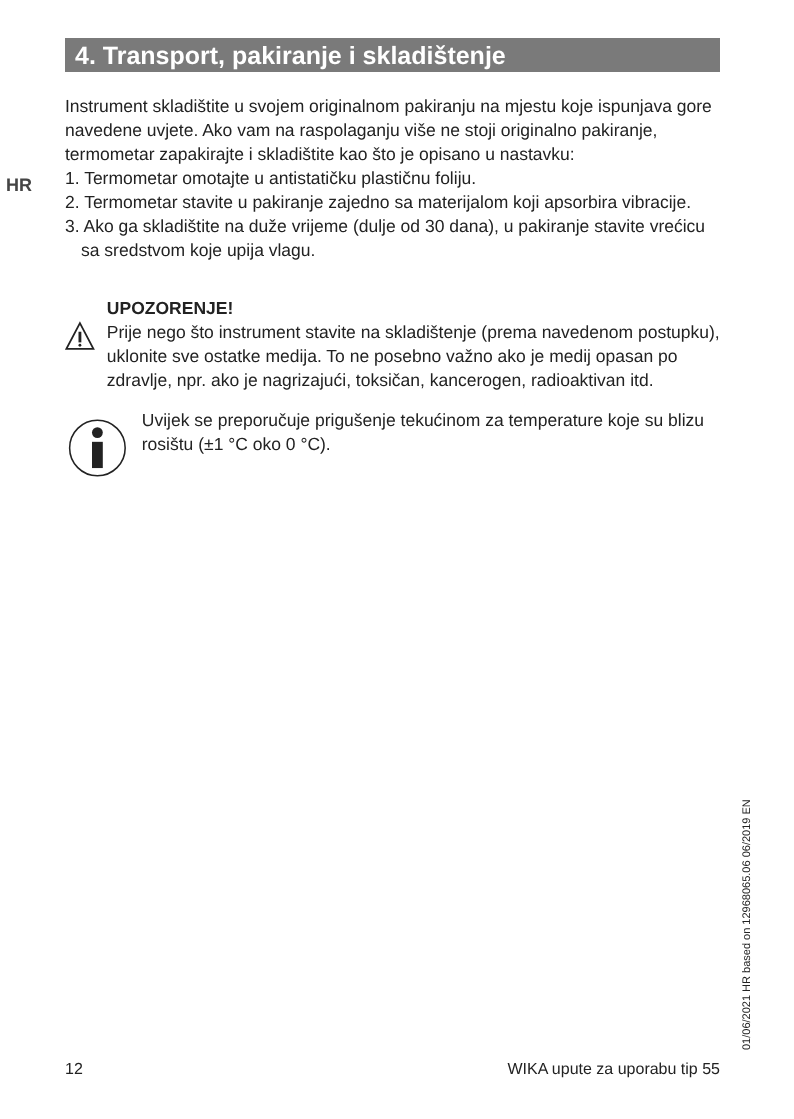4. Transport, pakiranje i skladištenje
HR
Instrument skladištite u svojem originalnom pakiranju na mjestu koje ispunjava gore navedene uvjete. Ako vam na raspolaganju više ne stoji originalno pakiranje, termometar zapakirajte i skladištite kao što je opisano u nastavku:
1. Termometar omotajte u antistatičku plastičnu foliju.
2. Termometar stavite u pakiranje zajedno sa materijalom koji apsorbira vibracije.
3. Ako ga skladištite na duže vrijeme (dulje od 30 dana), u pakiranje stavite vrećicu sa sredstvom koje upija vlagu.
UPOZORENJE!
Prije nego što instrument stavite na skladištenje (prema navedenom postupku), uklonite sve ostatke medija. To ne posebno važno ako je medij opasan po zdravlje, npr. ako je nagrizajući, toksičan, kancerogen, radioaktivan itd.
Uvijek se preporučuje prigušenje tekućinom za temperature koje su blizu rosištu (±1 °C oko 0 °C).
01/06/2021 HR based on 12968065.06 06/2019 EN
12 WIKA upute za uporabu tip 55